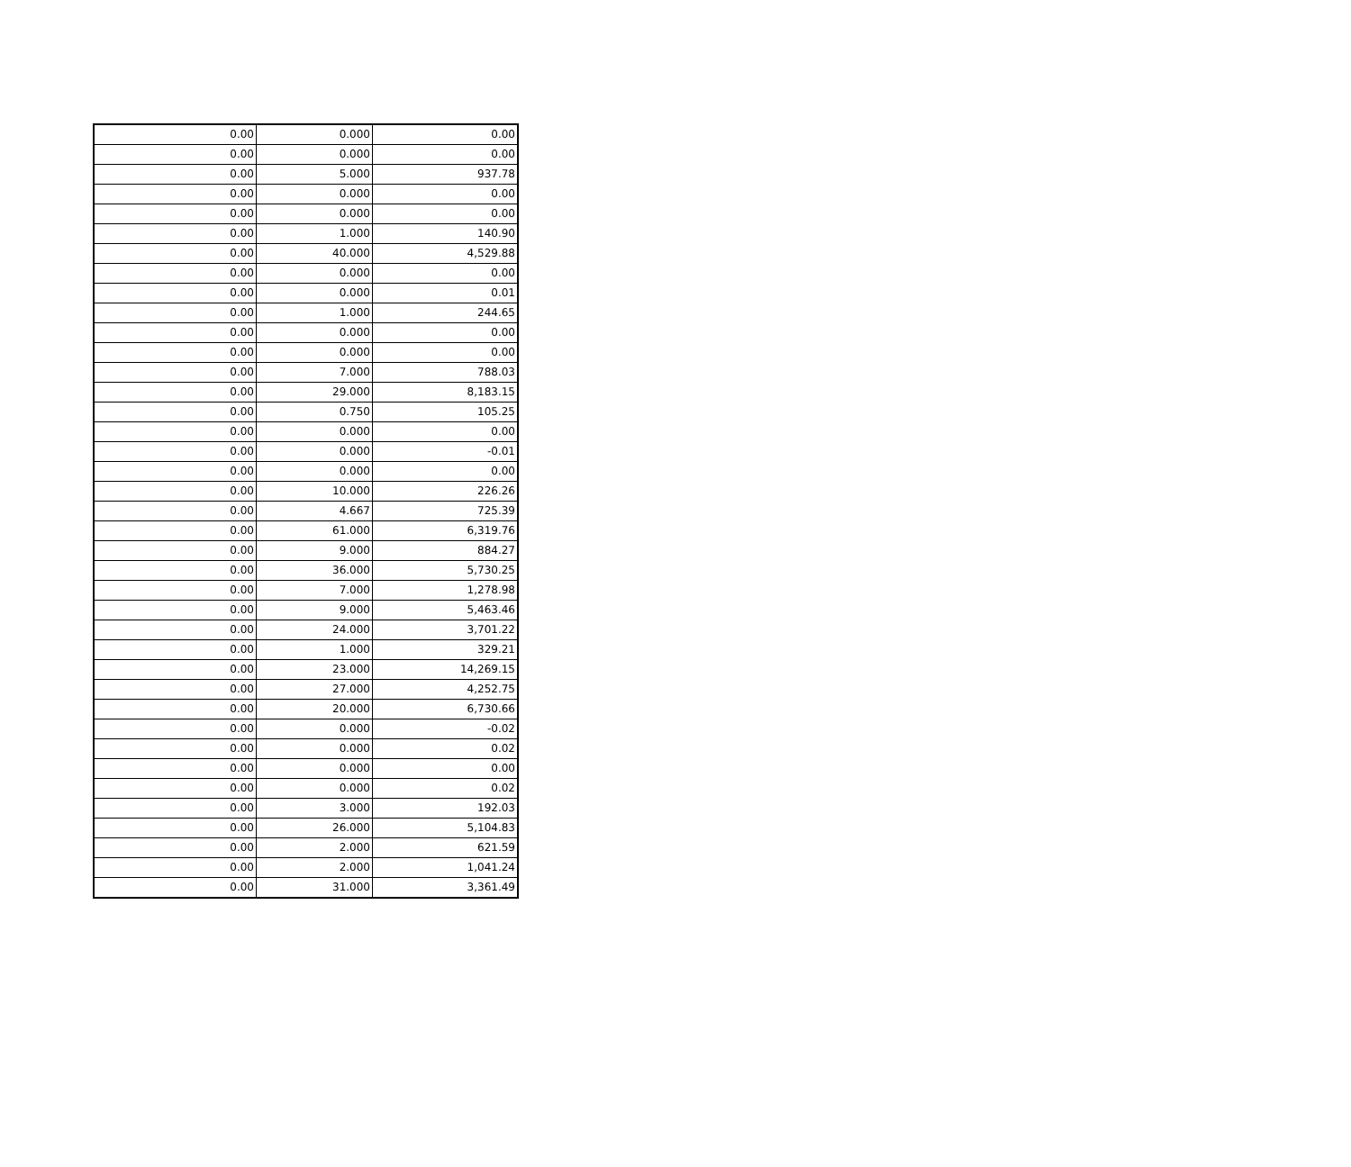| 0.00 | 0.000 | 0.00 |
| 0.00 | 0.000 | 0.00 |
| 0.00 | 5.000 | 937.78 |
| 0.00 | 0.000 | 0.00 |
| 0.00 | 0.000 | 0.00 |
| 0.00 | 1.000 | 140.90 |
| 0.00 | 40.000 | 4,529.88 |
| 0.00 | 0.000 | 0.00 |
| 0.00 | 0.000 | 0.01 |
| 0.00 | 1.000 | 244.65 |
| 0.00 | 0.000 | 0.00 |
| 0.00 | 0.000 | 0.00 |
| 0.00 | 7.000 | 788.03 |
| 0.00 | 29.000 | 8,183.15 |
| 0.00 | 0.750 | 105.25 |
| 0.00 | 0.000 | 0.00 |
| 0.00 | 0.000 | -0.01 |
| 0.00 | 0.000 | 0.00 |
| 0.00 | 10.000 | 226.26 |
| 0.00 | 4.667 | 725.39 |
| 0.00 | 61.000 | 6,319.76 |
| 0.00 | 9.000 | 884.27 |
| 0.00 | 36.000 | 5,730.25 |
| 0.00 | 7.000 | 1,278.98 |
| 0.00 | 9.000 | 5,463.46 |
| 0.00 | 24.000 | 3,701.22 |
| 0.00 | 1.000 | 329.21 |
| 0.00 | 23.000 | 14,269.15 |
| 0.00 | 27.000 | 4,252.75 |
| 0.00 | 20.000 | 6,730.66 |
| 0.00 | 0.000 | -0.02 |
| 0.00 | 0.000 | 0.02 |
| 0.00 | 0.000 | 0.00 |
| 0.00 | 0.000 | 0.02 |
| 0.00 | 3.000 | 192.03 |
| 0.00 | 26.000 | 5,104.83 |
| 0.00 | 2.000 | 621.59 |
| 0.00 | 2.000 | 1,041.24 |
| 0.00 | 31.000 | 3,361.49 |